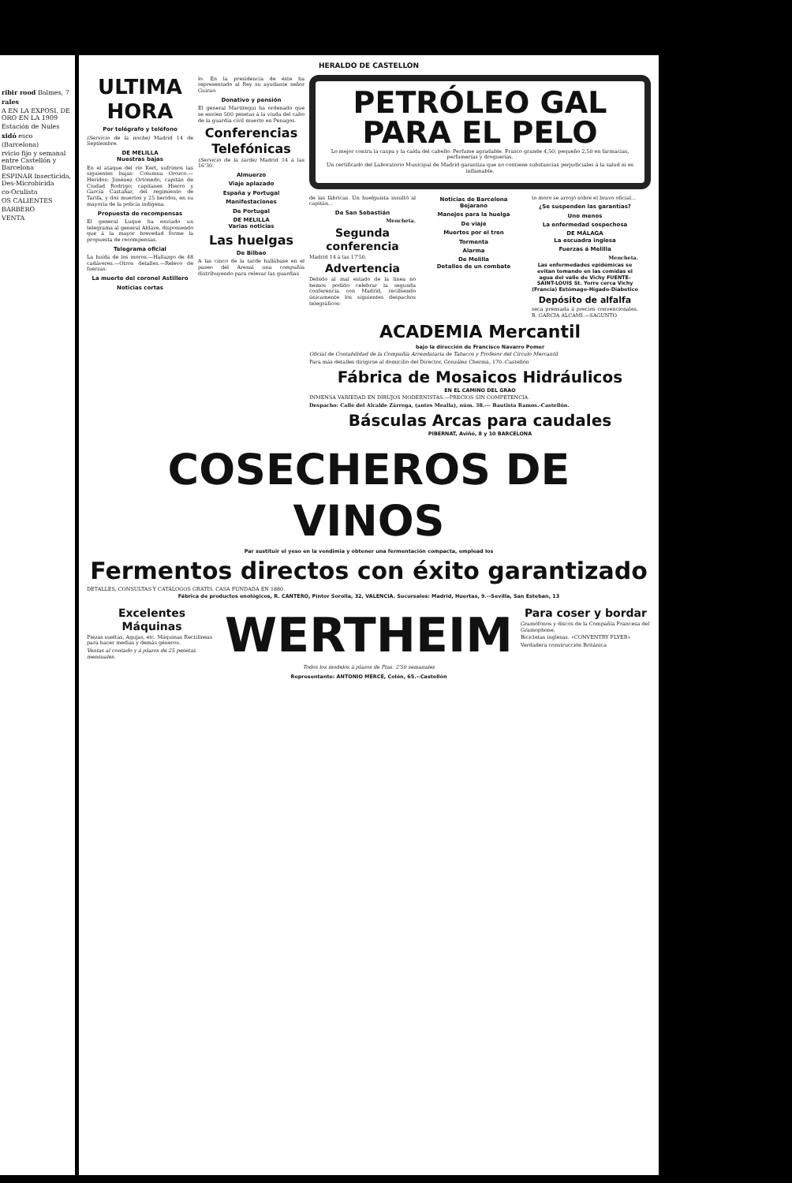ribir rood Balmes, 7
rales
A EN LA EXPOSI. DE ORO EN LA 1909
Estación de Nules
xidó esco
(Barcelona)
rvicio fijo y semanal entre Castellón y Barcelona
ESPINAR Insecticida, Des-Microbicida
co-Oculista
OS CALIENTES
BARBERO
VENTA
HERALDO DE CASTELLON
ULTIMA HORA
Por telégrafo y teléfono
(Servicio de la noche) Madrid 14 de Septiembre.
DE MELILLA
Nuestras bajas
En el ataque del río Kert, sufrimos las siguientes bajas: Columna Orozco.—Heridos: Jiménez Ortonedo, capitán de Ciudad Rodrigo; capitanes Hierro y García Castañar, del regimiento de Tarifa, y dos muertos y 25 heridos, en su mayoría de la policía indígena.
Propuesta de recompensas
El general Luque ha enviado un telegrama al general Aldave, disponiendo que á la mayor brevedad forme la propuesta de recompensas.
Telegrama oficial
La huída de los moros.—Hallazgo de 48 cadáveres.—Otros detalles.—Relevo de fuerzas.
La muerte del coronel Astillero
Noticias cortas
lo. En la presidencia de éste ha representado al Rey su ayudante señor Guirao.
Donativo y pensión
El general Martitegui ha ordenado que se envíen 500 pesetas á la viuda del cabo de la guardia civil muerto en Penagos.
Conferencias Telefónicas
(Servicio de la tarde) Madrid 14 á las 16'30.
Almuerzo
Viaje aplazado
España y Portugal
Manifestaciones
De Portugal
DE MELILLA
Varias noticias
Las huelgas
De Bilbao
A las cinco de la tarde hallábase en el paseo del Arenal una compañía distribuyendo para relevar las guardias
PETRÓLEO GAL
PARA EL PELO
Lo mejor contra la caspa y la caída del cabello. Perfume agradable. Frasco grande 4,50; pequeño 2,50 en farmacias, perfumerías y droguerías.
Un certificado del Laboratorio Municipal de Madrid garantiza que no contiene substancias perjudiciales á la salud ni es inflamable.
de las fábricas. Un huelguista insultó al capitán...
De San Sebastián
Mencheta.
Segunda conferencia
Madrid 14 á las 17'50.
Advertencia
Debido al mal estado de la línea no hemos podido celebrar la segunda conferencia con Madrid, recibiendo únicamente los siguientes despachos telegráficos:
Noticias de Barcelona
Bejarano
Manejos para la huelga
De viaje
Muertos por el tren
Tormenta
Alarma
De Melilla
Detalles de un combate
to moro se arrojó sobre el bravo oficial...
¿Se suspenden las garantías?
Uno menos
La enfermedad sospechosa
DE MÁLAGA
La escuadra inglesa
Fuerzas á Melilla
Mencheta.
Las enfermedades epidémicas se evitan tomando en las comidas el agua del valle de Vichy FUENTE-SAINT-LOUIS St. Yorre cerca Vichy (Francia) Estómago-Hígado-Diabetico
Depósito de alfalfa
seca prensada á precios convencionales. R. GARCIA ALCAMI.—SAGUNTO
ACADEMIA Mercantil
bajo la dirección de Francisco Navarro Pomer
Oficial de Contabilidad de la Compañía Arrendataria de Tabacos y Profesor del Círculo Mercantil
Para más detalles dirigirse al domicilio del Director, González Chermá, 170.-Castellón
Fábrica de Mosaicos Hidráulicos
EN EL CAMINO DEL GRAO
INMENSA VARIEDAD EN DIBUJOS MODERNISTAS.—PRECIOS SIN COMPETENCIA.
Despacho: Calle del Alcalde Zárrega, (antes Mealla), núm. 38.--- Bautista Ramos.-Castellón.
Básculas Arcas para caudales
PIBERNAT, Aviñó, 8 y 10 BARCELONA
COSECHEROS DE VINOS
Par sustituir el yeso en la vendimia y obtener una fermentación compacta, emplead los
Fermentos directos con éxito garantizado
DETALLES, CONSULTAS Y CATÁLOGOS GRATIS. CASA FUNDADA EN 1880.
Fábrica de productos enológicos, R. CANTERO, Pintor Sorolla, 32, VALENCIA. Sucursales: Madrid, Huertas, 9.--Sevilla, San Esteban, 13
Excelentes Máquinas
Piezas sueltas, Agujas, etc. Máquinas Rectilíneas para hacer medias y demás géneros.
Ventas al contado y á plazos de 25 pesetas mensuales.
WERTHEIM
Todos los modelos á plazos de Ptas. 2'50 semanales
Para coser y bordar
Gramófonos y discos de la Compañía Francesa del Gramophone.
Bicicletas inglesas. «CONVENTRY FLYER»
Verdadera construcción Británica
Representante: ANTONIO MERCE, Colón, 65.--Castellón